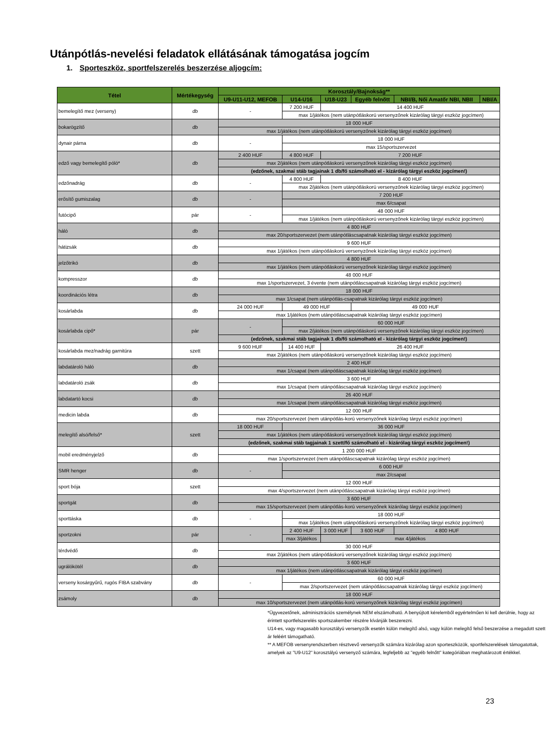Utánpótlás-nevelési feladatok ellátásának támogatása jogcím
1. Sporteszköz, sportfelszerelés beszerzése aljogcím:
| Tétel | Mértékegység | Korosztály/Bajnokság** | | | | | |
| --- | --- | --- | --- | --- | --- | --- | --- |
| | | U9-U11-U12, MEFOB | U14-U16 | U18-U23 | Egyéb felnőtt | NBI/B, Női Amatőr NBI, NBII | NBI/A |
| bemelegítő mez (verseny) | db | - | 7 200 HUF | 14 400 HUF | | | |
| | | | max 1/játékos (nem utánpótláskorú versenyzőnek kizárólag tárgyi eszköz jogcímen) | | | | |
| bokarögzítő | db | 18 000 HUF | | | | | |
| | | max 1/játékos (nem utánpótláskorú versenyzőnek kizárólag tárgyi eszköz jogcímen) | | | | | |
| dynair párna | db | - | 18 000 HUF | | | | |
| | | | max 15/sportszervezet | | | | |
| edző vagy bemelegítő póló* | db | 2 400 HUF | 4 800 HUF | 7 200 HUF | | | |
| | | max 2/játékos (nem utánpótláskorú versenyzőnek kizárólag tárgyi eszköz jogcímen) | | | | | |
| | | (edzőnek, szakmai stáb tagjainak 1 db/fő számolható el - kizárólag tárgyi eszköz jogcímen!) | | | | | |
| edzőnadrág | db | - | 4 800 HUF | 8 400 HUF | | | |
| | | | max 2/játékos (nem utánpótláskorú versenyzőnek kizárólag tárgyi eszköz jogcímen) | | | | |
| erősítő gumiszalag | db | - | 7 200 HUF | | | | |
| | | | max 6/csapat | | | | |
| futócipő | pár | - | 48 000 HUF | | | | |
| | | | max 1/játékos (nem utánpótláskorú versenyzőnek kizárólag tárgyi eszköz jogcímen) | | | | |
| háló | db | 4 800 HUF | | | | | |
| | | max 20/sportszervezet (nem utánpótláscsapatnak kizárólag tárgyi eszköz jogcímen) | | | | | |
| hátizsák | db | 9 600 HUF | | | | | |
| | | max 1/játékos (nem utánpótláskorú versenyzőnek kizárólag tárgyi eszköz jogcímen) | | | | | |
| jelzőtrikó | db | 4 800 HUF | | | | | |
| | | max 1/játékos (nem utánpótláskorú versenyzőnek kizárólag tárgyi eszköz jogcímen) | | | | | |
| kompresszor | db | 48 000 HUF | | | | | |
| | | max 1/sportszervezet, 3 évente (nem utánpótláscsapatnak kizárólag tárgyi eszköz jogcímen) | | | | | |
| koordinációs létra | db | 18 000 HUF | | | | | |
| | | max 1/csapat (nem utánpótlás-csapatnak kizárólag tárgyi eszköz jogcímen) | | | | | |
| kosárlabda | db | 24 000 HUF | 49 000 HUF | | 49 000 HUF | | |
| | | max 1/játékos (nem utánpótláscsapatnak kizárólag tárgyi eszköz jogcímen) | | | | | |
| kosárlabda cipő* | pár | - | 60 000 HUF | | | | |
| | | | max 2/játékos (nem utánpótláskorú versenyzőnek kizárólag tárgyi eszköz jogcímen) | | | | |
| | | (edzőnek, szakmai stáb tagjainak 1 db/fő számolható el - kizárólag tárgyi eszköz jogcímen!) | | | | | |
| kosárlabda mez/nadrág garnitúra | szett | 9 600 HUF | 14 400 HUF | 26 400 HUF | | | |
| | | max 2/játékos (nem utánpótláskorú versenyzőnek kizárólag tárgyi eszköz jogcímen) | | | | | |
| labdatároló háló | db | 2 400 HUF | | | | | |
| | | max 1/csapat (nem utánpótláscsapatnak kizárólag tárgyi eszköz jogcímen) | | | | | |
| labdatároló zsák | db | 3 600 HUF | | | | | |
| | | max 1/csapat (nem utánpótláscsapatnak kizárólag tárgyi eszköz jogcímen) | | | | | |
| labdatartó kocsi | db | 26 400 HUF | | | | | |
| | | max 1/csapat (nem utánpótláscsapatnak kizárólag tárgyi eszköz jogcímen) | | | | | |
| medicin labda | db | 12 000 HUF | | | | | |
| | | max 20/sportszervezet (nem utánpótlás-korú versenyzőnek kizárólag tárgyi eszköz jogcímen) | | | | | |
| melegítő alsó/felső* | szett | 18 000 HUF | 36 000 HUF | | | | |
| | | max 1/játékos (nem utánpótláskorú versenyzőnek kizárólag tárgyi eszköz jogcímen) | | | | | |
| | | (edzőnek, szakmai stáb tagjainak 1 szett/fő számolható el - kizárólag tárgyi eszköz jogcímen!) | | | | | |
| mobil eredményjelző | db | 1 200 000 HUF | | | | | |
| | | max 1/sportszervezet (nem utánpótláscsapatnak kizárólag tárgyi eszköz jogcímen) | | | | | |
| SMR henger | db | - | 6 000 HUF | | | | |
| | | | max 2/csapat | | | | |
| sport bója | szett | 12 000 HUF | | | | | |
| | | max 4/sportszervezet (nem utánpótláscsapatnak kizárólag tárgyi eszköz jogcímen) | | | | | |
| sportgát | db | 3 600 HUF | | | | | |
| | | max 15/sportszervezet (nem utánpótlás-korú versenyzőnek kizárólag tárgyi eszköz jogcímen) | | | | | |
| sporttáska | db | - | 18 000 HUF | | | | |
| | | | max 1/játékos (nem utánpótláskorú versenyzőnek kizárólag tárgyi eszköz jogcímen) | | | | |
| sportzokni | pár | - | 2 400 HUF | 3 000 HUF | 3 600 HUF | 4 800 HUF | |
| | | | max 3/játékos | max 4/játékos | | | |
| térdvédő | db | 30 000 HUF | | | | | |
| | | max 2/játékos (nem utánpótláskorú versenyzőnek kizárólag tárgyi eszköz jogcímen) | | | | | |
| ugrálókötél | db | 3 600 HUF | | | | | |
| | | max 1/játékos (nem utánpótláscsapatnak kizárólag tárgyi eszköz jogcímen) | | | | | |
| verseny kosárgyűrű, rugós FIBA szabvány | db | - | 60 000 HUF | | | | |
| | | | max 2/sportszervezet (nem utánpótláscsapatnak kizárólag tárgyi eszköz jogcímen) | | | | |
| zsámoly | db | 18 000 HUF | | | | | |
| | | max 10/sportszervezet (nem utánpótlás-korú versenyzőnek kizárólag tárgyi eszköz jogcímen) | | | | | |
*Ügyvezetőnek, adminisztrációs személynek NEM elszámolható. A benyújtott kérelemből egyértelműen ki kell derülnie, hogy az érintett sportfelszerelés sportszakember részére kívánják beszerezni.
U14-es, vagy magasabb korosztályú versenyzők esetén külön melegítő alsó, vagy külön melegítő felső beszerzése a megadott szett ár feléért támogatható.
** A MEFOB versenyrendszerben résztvevő versenyzők számára kizárólag azon sporteszközök, sportfelszerelések támogatottak, amelyek az "U9-U12" korosztályú versenyző számára, legfeljebb az "egyéb felnőtt" kategóriában meghatározott értékkel.
23